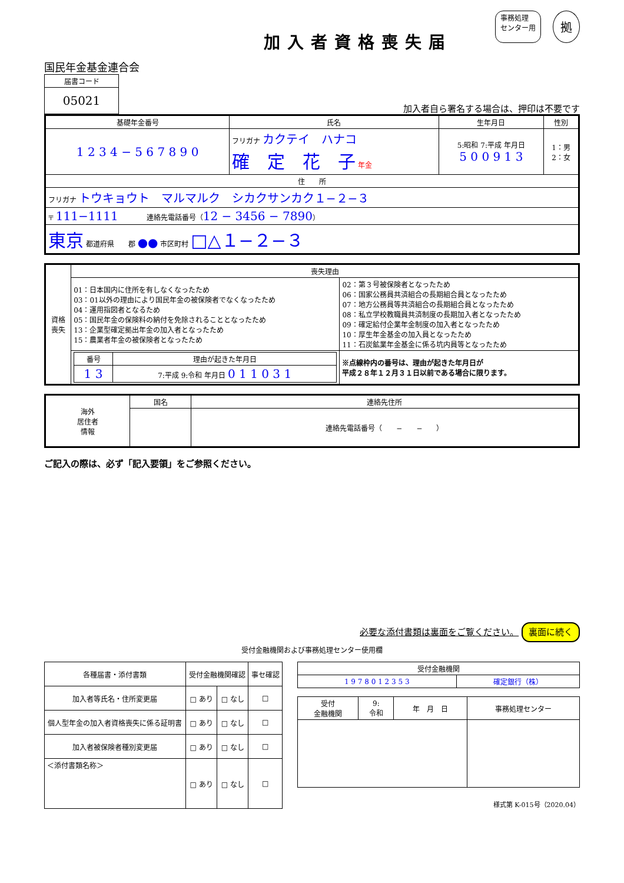加入者資格喪失届
事務処理
センター用 拠
国民年金基金連合会
| 届書コード |
| 05021 |
加入者自ら署名する場合は、押印は不要です
| 基礎年金番号 | 氏名 | 生年月日 | 性別 |
| --- | --- | --- | --- |
| 1 2 3 4 − 5 6 7 8 9 0 | フリガナ カクテイ ハナコ 確 定 花 子 年金 | 5:昭和 7:平成 年月日 5 0 0 9 1 3 | 1：男 2：女 |
| 住 所 | | | |
| フリガナ トウキョウト マルマルク シカクサンカク１−２−３ | | | |
| 〒 111−1111 連絡先電話番号（ 12 − 3456 − 7890 ） | | | |
| 東京 都道府県 郡 ●● 市区町村 □△１−２−３ | | | |
| 資格 喪失 | 喪失理由 | |
| | 01：日本国内に住所を有しなくなったため 03：01以外の理由により国民年金の被保険者でなくなったため 04：運用指図者となるため 05：国民年金の保険料の納付を免除されることとなったため 13：企業型確定拠出年金の加入者となったため 15：農業者年金の被保険者となったため | 02：第３号被保険者となったため 06：国家公務員共済組合の長期組合員となったため 07：地方公務員等共済組合の長期組合員となったため 08：私立学校教職員共済制度の長期加入者となったため 09：確定給付企業年金制度の加入者となったため 10：厚生年金基金の加入員となったため 11：石炭鉱業年金基金に係る坑内員等となったため |
| | / 番号 / 理由が起きた年月日 / / --- / --- / / 1 3 / 7:平成 9:令和 年月日 0 1 1 0 3 1 / | ※点線枠内の番号は、理由が起きた年月日が 平成２８年１２月３１日以前である場合に限ります。 |
| 海外 居住者 情報 | 国名 | 連絡先住所 |
| | | 連絡先電話番号（ − − ） |
ご記入の際は、必ず「記入要領」をご参照ください。
必要な添付書類は裏面をご覧ください。 裏面に続く
受付金融機関および事務処理センター使用欄
| 各種届書・添付書類 | 受付金融機関確認 | | 事セ確認 |
| --- | --- | --- | --- |
| 加入者等氏名・住所変更届 | □ あり | □ なし | □ |
| 個人型年金の加入者資格喪失に係る証明書 | □ あり | □ なし | □ |
| 加入者被保険者種別変更届 | □ あり | □ なし | □ |
| ＜添付書類名称＞ | □ あり | □ なし | □ |
| 受付金融機関 | |
| --- | --- |
| 1 9 7 8 0 1 2 3 5 3 | 確定銀行（株） |
| 受付 金融機関 | 9: 令和 | 年 月 日 | 事務処理センター |
様式第 K-015号（2020.04）